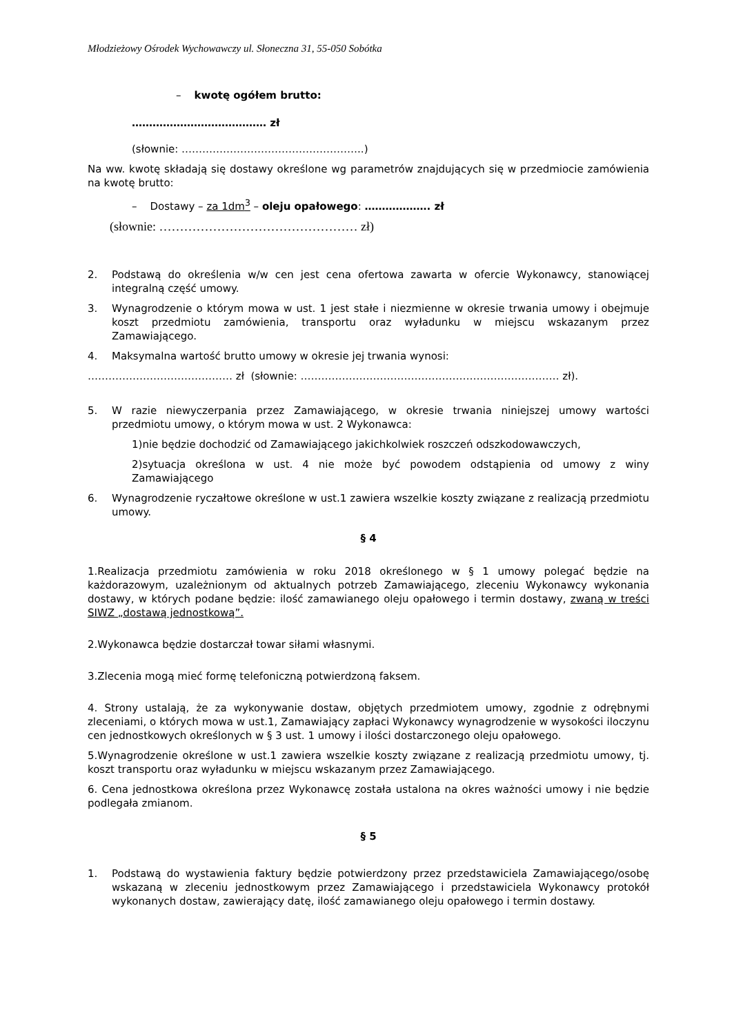Młodzieżowy Ośrodek Wychowawczy ul. Słoneczna 31, 55-050 Sobótka
– kwotę ogółem brutto:
………………………………… zł
(słownie: ……………………………………………..)
Na ww. kwotę składają się dostawy określone wg parametrów znajdujących się w przedmiocie zamówienia na kwotę brutto:
– Dostawy – za 1dm<sup>3</sup> – oleju opałowego: ………………. zł
(słownie: ………………………………………… zł)
2. Podstawą do określenia w/w cen jest cena ofertowa zawarta w ofercie Wykonawcy, stanowiącej integralną część umowy.
3. Wynagrodzenie o którym mowa w ust. 1 jest stałe i niezmienne w okresie trwania umowy i obejmuje koszt przedmiotu zamówienia, transportu oraz wyładunku w miejscu wskazanym przez Zamawiającego.
4. Maksymalna wartość brutto umowy w okresie jej trwania wynosi:
…………………………………… zł (słownie: ………………………………………………………………… zł).
5. W razie niewyczerpania przez Zamawiającego, w okresie trwania niniejszej umowy wartości przedmiotu umowy, o którym mowa w ust. 2 Wykonawca:
1)nie będzie dochodzić od Zamawiającego jakichkolwiek roszczeń odszkodowawczych,
2)sytuacja określona w ust. 4 nie może być powodem odstąpienia od umowy z winy Zamawiającego
6. Wynagrodzenie ryczałtowe określone w ust.1 zawiera wszelkie koszty związane z realizacją przedmiotu umowy.
§ 4
1.Realizacja przedmiotu zamówienia w roku 2018 określonego w § 1 umowy polegać będzie na każdorazowym, uzależnionym od aktualnych potrzeb Zamawiającego, zleceniu Wykonawcy wykonania dostawy, w których podane będzie: ilość zamawianego oleju opałowego i termin dostawy, zwaną w treści SIWZ „dostawą jednostkową”.
2.Wykonawca będzie dostarczał towar siłami własnymi.
3.Zlecenia mogą mieć formę telefoniczną potwierdzoną faksem.
4. Strony ustalają, że za wykonywanie dostaw, objętych przedmiotem umowy, zgodnie z odrębnymi zleceniami, o których mowa w ust.1, Zamawiający zapłaci Wykonawcy wynagrodzenie w wysokości iloczynu cen jednostkowych określonych w § 3 ust. 1 umowy i ilości dostarczonego oleju opałowego.
5.Wynagrodzenie określone w ust.1 zawiera wszelkie koszty związane z realizacją przedmiotu umowy, tj. koszt transportu oraz wyładunku w miejscu wskazanym przez Zamawiającego.
6. Cena jednostkowa określona przez Wykonawcę została ustalona na okres ważności umowy i nie będzie podlegała zmianom.
§ 5
1. Podstawą do wystawienia faktury będzie potwierdzony przez przedstawiciela Zamawiającego/osobę wskazaną w zleceniu jednostkowym przez Zamawiającego i przedstawiciela Wykonawcy protokół wykonanych dostaw, zawierający datę, ilość zamawianego oleju opałowego i termin dostawy.